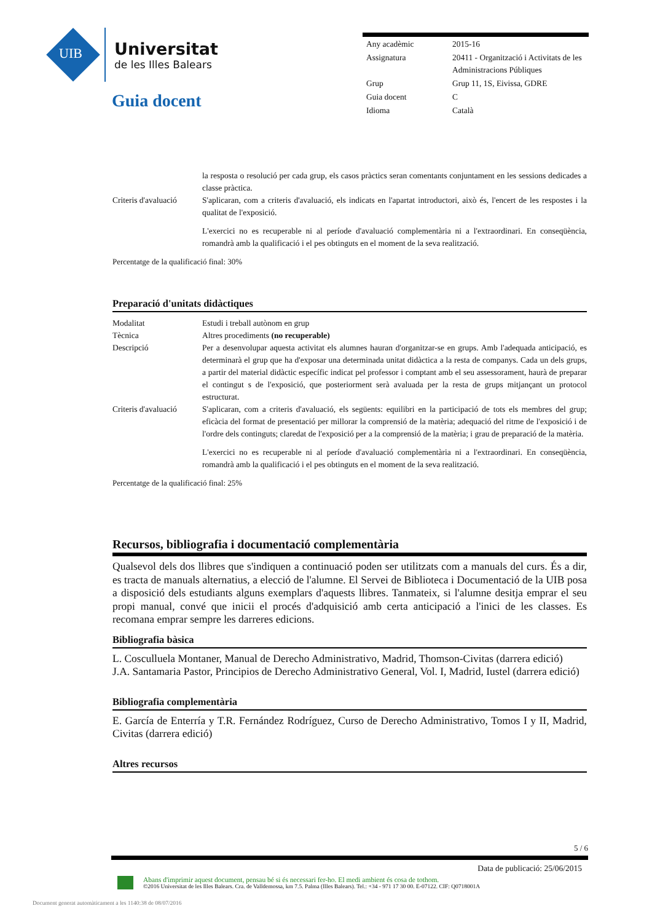UIB
Universitat
de les Illes Balears
Guia docent
| Any acadèmic | 2015-16 |
| Assignatura | 20411 - Organització i Activitats de les Administracions Públiques |
| Grup | Grup 11, 1S, Eivissa, GDRE |
| Guia docent | C |
| Idioma | Català |
| | la resposta o resolució per cada grup, els casos pràctics seran comentants conjuntament en les sessions dedicades a classe pràctica. |
| Criteris d'avaluació | S'aplicaran, com a criteris d'avaluació, els indicats en l'apartat introductori, això és, l'encert de les respostes i la qualitat de l'exposició. L'exercici no es recuperable ni al període d'avaluació complementària ni a l'extraordinari. En conseqüència, romandrà amb la qualificació i el pes obtinguts en el moment de la seva realització. |
Percentatge de la qualificació final: 30%
Preparació d'unitats didàctiques
| Modalitat | Estudi i treball autònom en grup |
| Tècnica | Altres procediments (no recuperable) |
| Descripció | Per a desenvolupar aquesta activitat els alumnes hauran d'organitzar-se en grups. Amb l'adequada anticipació, es determinarà el grup que ha d'exposar una determinada unitat didàctica a la resta de companys. Cada un dels grups, a partir del material didàctic específic indicat pel professor i comptant amb el seu assessorament, haurà de preparar el contingut s de l'exposició, que posteriorment serà avaluada per la resta de grups mitjançant un protocol estructurat. |
| Criteris d'avaluació | S'aplicaran, com a criteris d'avaluació, els següents: equilibri en la participació de tots els membres del grup; eficàcia del format de presentació per millorar la comprensió de la matèria; adequació del ritme de l'exposició i de l'ordre dels continguts; claredat de l'exposició per a la comprensió de la matèria; i grau de preparació de la matèria. L'exercici no es recuperable ni al període d'avaluació complementària ni a l'extraordinari. En conseqüència, romandrà amb la qualificació i el pes obtinguts en el moment de la seva realització. |
Percentatge de la qualificació final: 25%
Recursos, bibliografia i documentació complementària
Qualsevol dels dos llibres que s'indiquen a continuació poden ser utilitzats com a manuals del curs. És a dir, es tracta de manuals alternatius, a elecció de l'alumne. El Servei de Biblioteca i Documentació de la UIB posa a disposició dels estudiants alguns exemplars d'aquests llibres. Tanmateix, si l'alumne desitja emprar el seu propi manual, convé que inicii el procés d'adquisició amb certa anticipació a l'inici de les classes. Es recomana emprar sempre les darreres edicions.
Bibliografia bàsica
L. Cosculluela Montaner, Manual de Derecho Administrativo, Madrid, Thomson-Civitas (darrera edició)
J.A. Santamaria Pastor, Principios de Derecho Administrativo General, Vol. I, Madrid, Iustel (darrera edició)
Bibliografia complementària
E. García de Enterría y T.R. Fernández Rodríguez, Curso de Derecho Administrativo, Tomos I y II, Madrid, Civitas (darrera edició)
Altres recursos
5 / 6
Data de publicació: 25/06/2015
Abans d'imprimir aquest document, pensau bé si és necessari fer-ho. El medi ambient és cosa de tothom.
©2016 Universitat de les Illes Balears. Cra. de Valldemossa, km 7.5. Palma (Illes Balears). Tel.: +34 - 971 17 30 00. E-07122. CIF: Q0718001A
Document generat automàticament a les 1140:38 de 08/07/2016